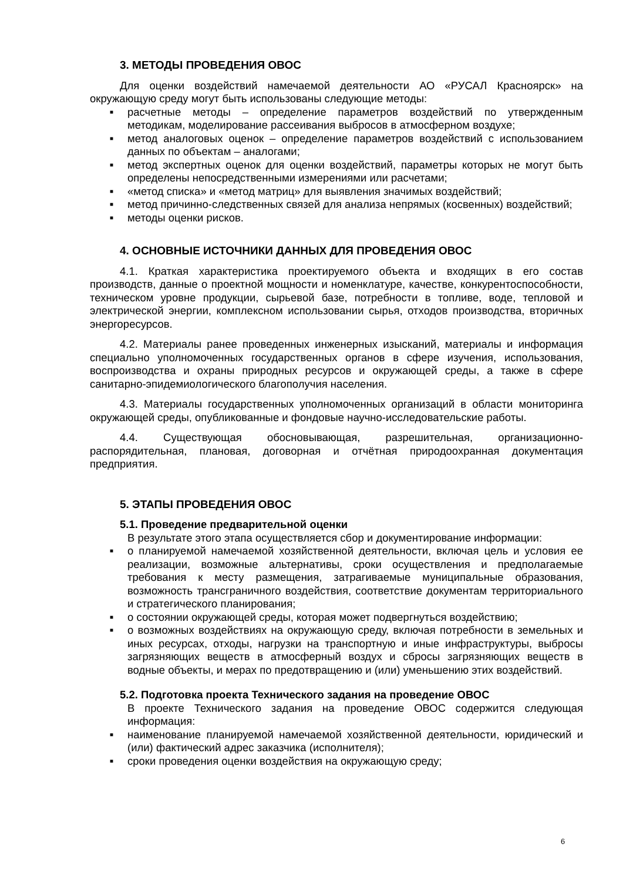3. МЕТОДЫ ПРОВЕДЕНИЯ ОВОС
Для оценки воздействий намечаемой деятельности АО «РУСАЛ Красноярск» на окружающую среду могут быть использованы следующие методы:
■ расчетные методы – определение параметров воздействий по утвержденным методикам, моделирование рассеивания выбросов в атмосферном воздухе;
■ метод аналоговых оценок – определение параметров воздействий с использованием данных по объектам – аналогами;
■ метод экспертных оценок для оценки воздействий, параметры которых не могут быть определены непосредственными измерениями или расчетами;
■ «метод списка» и «метод матриц» для выявления значимых воздействий;
■ метод причинно-следственных связей для анализа непрямых (косвенных) воздействий;
■ методы оценки рисков.
4. ОСНОВНЫЕ ИСТОЧНИКИ ДАННЫХ ДЛЯ ПРОВЕДЕНИЯ ОВОС
4.1. Краткая характеристика проектируемого объекта и входящих в его состав производств, данные о проектной мощности и номенклатуре, качестве, конкурентоспособности, техническом уровне продукции, сырьевой базе, потребности в топливе, воде, тепловой и электрической энергии, комплексном использовании сырья, отходов производства, вторичных энергоресурсов.
4.2. Материалы ранее проведенных инженерных изысканий, материалы и информация специально уполномоченных государственных органов в сфере изучения, использования, воспроизводства и охраны природных ресурсов и окружающей среды, а также в сфере санитарно-эпидемиологического благополучия населения.
4.3. Материалы государственных уполномоченных организаций в области мониторинга окружающей среды, опубликованные и фондовые научно-исследовательские работы.
4.4. Существующая обосновывающая, разрешительная, организационно-распорядительная, плановая, договорная и отчётная природоохранная документация предприятия.
5. ЭТАПЫ ПРОВЕДЕНИЯ ОВОС
5.1. Проведение предварительной оценки
В результате этого этапа осуществляется сбор и документирование информации:
■ о планируемой намечаемой хозяйственной деятельности, включая цель и условия ее реализации, возможные альтернативы, сроки осуществления и предполагаемые требования к месту размещения, затрагиваемые муниципальные образования, возможность трансграничного воздействия, соответствие документам территориального и стратегического планирования;
■ о состоянии окружающей среды, которая может подвергнуться воздействию;
■ о возможных воздействиях на окружающую среду, включая потребности в земельных и иных ресурсах, отходы, нагрузки на транспортную и иные инфраструктуры, выбросы загрязняющих веществ в атмосферный воздух и сбросы загрязняющих веществ в водные объекты, и мерах по предотвращению и (или) уменьшению этих воздействий.
5.2. Подготовка проекта Технического задания на проведение ОВОС
В проекте Технического задания на проведение ОВОС содержится следующая информация:
■ наименование планируемой намечаемой хозяйственной деятельности, юридический и (или) фактический адрес заказчика (исполнителя);
■ сроки проведения оценки воздействия на окружающую среду;
6